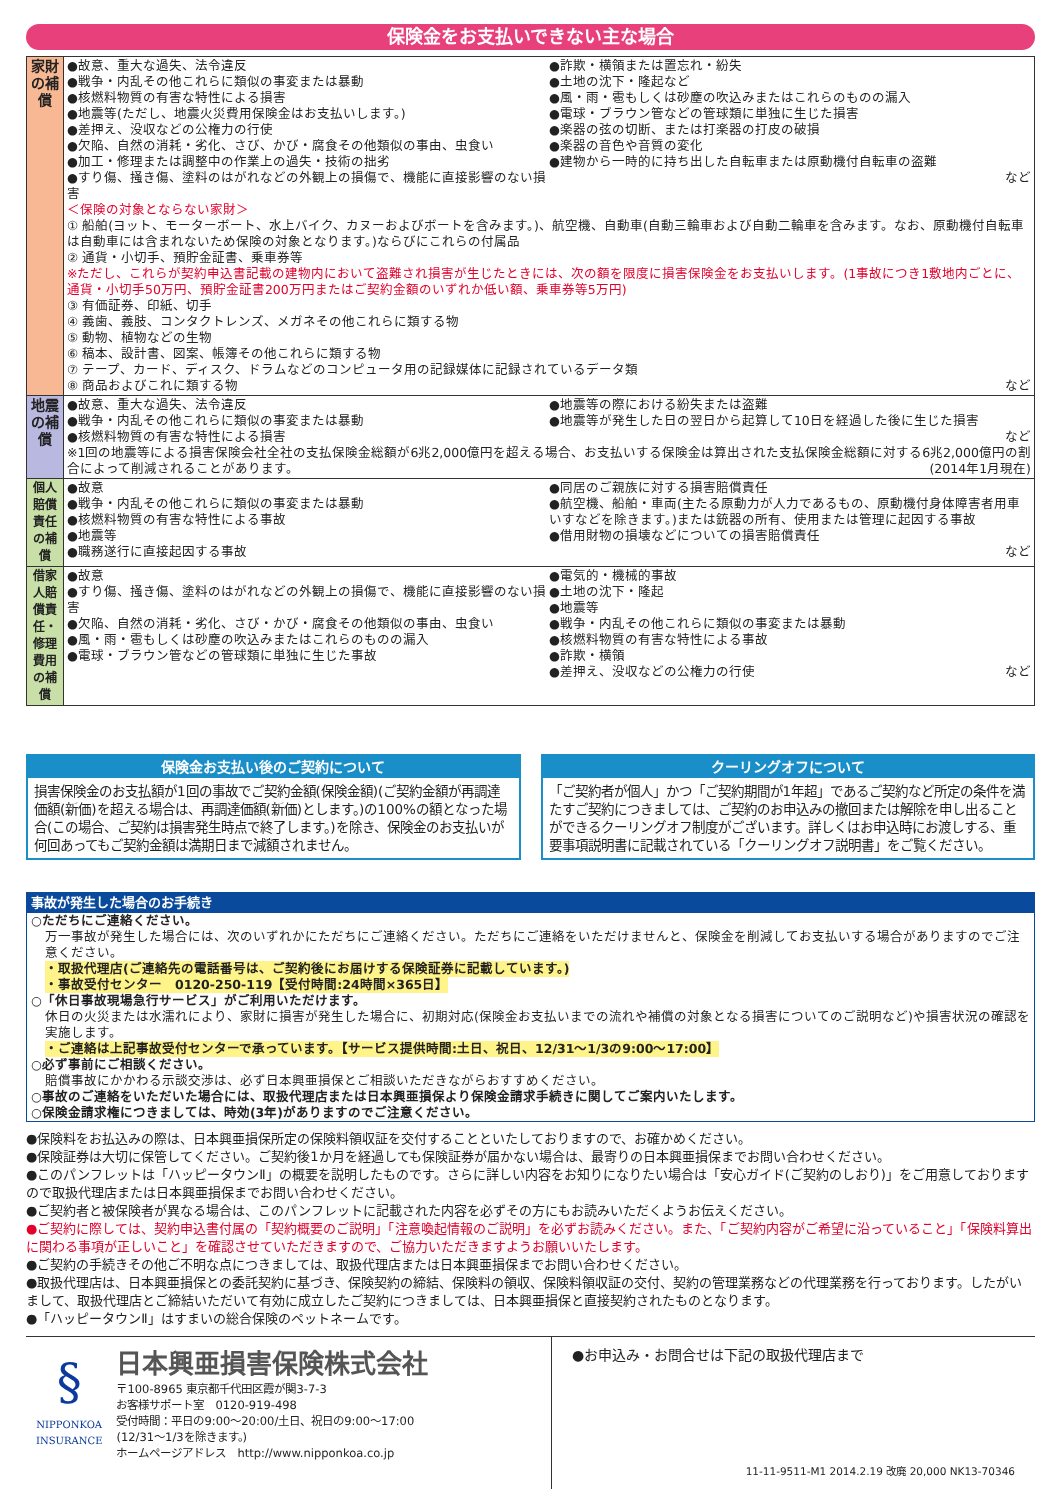保険金をお支払いできない主な場合
| 家財の補償 | ●故意、重大な過失、法令違反 ●戦争・内乱その他これらに類似の事変または暴動 ●核燃料物質の有害な特性による損害 ●地震等(ただし、地震火災費用保険金はお支払いします。) ●差押え、没収などの公権力の行使 ●欠陥、自然の消耗・劣化、さび、かび・腐食その他類似の事由、虫食い ●加工・修理または調整中の作業上の過失・技術の拙劣 ●すり傷、掻き傷、塗料のはがれなどの外観上の損傷で、機能に直接影響のない損害 ●詐欺・横領または置忘れ・紛失 ●土地の沈下・隆起など ●風・雨・雹もしくは砂塵の吹込みまたはこれらのものの漏入 ●電球・ブラウン管などの管球類に単独に生じた損害 ●楽器の弦の切断、または打楽器の打皮の破損 ●楽器の音色や音質の変化 ●建物から一時的に持ち出した自転車または原動機付自転車の盗難 など ＜保険の対象とならない家財＞ ① 船舶(ヨット、モーターボート、水上バイク、カヌーおよびボートを含みます。)、航空機、自動車(自動三輪車および自動二輪車を含みます。なお、原動機付自転車は自動車には含まれないため保険の対象となります。)ならびにこれらの付属品 ② 通貨・小切手、預貯金証書、乗車券等 ※ただし、これらが契約申込書記載の建物内において盗難され損害が生じたときには、次の額を限度に損害保険金をお支払いします。(1事故につき1敷地内ごとに、通貨・小切手50万円、預貯金証書200万円またはご契約金額のいずれか低い額、乗車券等5万円) ③ 有価証券、印紙、切手 ④ 義歯、義肢、コンタクトレンズ、メガネその他これらに類する物 ⑤ 動物、植物などの生物 ⑥ 稿本、設計書、図案、帳簿その他これらに類する物 ⑦ テープ、カード、ディスク、ドラムなどのコンピュータ用の記録媒体に記録されているデータ類 ⑧ 商品およびこれに類する物 など |
| 地震の補償 | ●故意、重大な過失、法令違反 ●戦争・内乱その他これらに類似の事変または暴動 ●核燃料物質の有害な特性による損害 ●地震等の際における紛失または盗難 ●地震等が発生した日の翌日から起算して10日を経過した後に生じた損害 など ※1回の地震等による損害保険会社全社の支払保険金総額が6兆2,000億円を超える場合、お支払いする保険金は算出された支払保険金総額に対する6兆2,000億円の割合によって削減されることがあります。 (2014年1月現在) |
| 個人賠償責任の補償 | ●故意 ●戦争・内乱その他これらに類似の事変または暴動 ●核燃料物質の有害な特性による事故 ●地震等 ●職務遂行に直接起因する事故 ●同居のご親族に対する損害賠償責任 ●航空機、船舶・車両(主たる原動力が人力であるもの、原動機付身体障害者用車いすなどを除きます。)または銃器の所有、使用または管理に起因する事故 ●借用財物の損壊などについての損害賠償責任 など |
| 借家人賠償責任・修理費用の補償 | ●故意 ●すり傷、掻き傷、塗料のはがれなどの外観上の損傷で、機能に直接影響のない損害 ●欠陥、自然の消耗・劣化、さび・かび・腐食その他類似の事由、虫食い ●風・雨・雹もしくは砂塵の吹込みまたはこれらのものの漏入 ●電球・ブラウン管などの管球類に単独に生じた事故 ●電気的・機械的事故 ●土地の沈下・隆起 ●地震等 ●戦争・内乱その他これらに類似の事変または暴動 ●核燃料物質の有害な特性による事故 ●詐欺・横領 ●差押え、没収などの公権力の行使 など |
保険金お支払い後のご契約について
損害保険金のお支払額が1回の事故でご契約金額(保険金額)(ご契約金額が再調達価額(新価)を超える場合は、再調達価額(新価)とします。)の100%の額となった場合(この場合、ご契約は損害発生時点で終了します。)を除き、保険金のお支払いが何回あってもご契約金額は満期日まで減額されません。
クーリングオフについて
「ご契約者が個人」かつ「ご契約期間が1年超」であるご契約など所定の条件を満たすご契約につきましては、ご契約のお申込みの撤回または解除を申し出ることができるクーリングオフ制度がございます。詳しくはお申込時にお渡しする、重要事項説明書に記載されている「クーリングオフ説明書」をご覧ください。
事故が発生した場合のお手続き
○ただちにご連絡ください。
万一事故が発生した場合には、次のいずれかにただちにご連絡ください。ただちにご連絡をいただけませんと、保険金を削減してお支払いする場合がありますのでご注意ください。
・取扱代理店(ご連絡先の電話番号は、ご契約後にお届けする保険証券に記載しています。)
・事故受付センター　0120-250-119【受付時間:24時間×365日】
○「休日事故現場急行サービス」がご利用いただけます。
休日の火災または水濡れにより、家財に損害が発生した場合に、初期対応(保険金お支払いまでの流れや補償の対象となる損害についてのご説明など)や損害状況の確認を実施します。
・ご連絡は上記事故受付センターで承っています。【サービス提供時間:土日、祝日、12/31〜1/3の9:00〜17:00】
○必ず事前にご相談ください。
賠償事故にかかわる示談交渉は、必ず日本興亜損保とご相談いただきながらおすすめください。
○事故のご連絡をいただいた場合には、取扱代理店または日本興亜損保より保険金請求手続きに関してご案内いたします。
○保険金請求権につきましては、時効(3年)がありますのでご注意ください。
●保険料をお払込みの際は、日本興亜損保所定の保険料領収証を交付することといたしておりますので、お確かめください。
●保険証券は大切に保管してください。ご契約後1か月を経過しても保険証券が届かない場合は、最寄りの日本興亜損保までお問い合わせください。
●このパンフレットは「ハッピータウンⅡ」の概要を説明したものです。さらに詳しい内容をお知りになりたい場合は「安心ガイド(ご契約のしおり)」をご用意しておりますので取扱代理店または日本興亜損保までお問い合わせください。
●ご契約者と被保険者が異なる場合は、このパンフレットに記載された内容を必ずその方にもお読みいただくようお伝えください。
●ご契約に際しては、契約申込書付属の「契約概要のご説明」「注意喚起情報のご説明」を必ずお読みください。また、「ご契約内容がご希望に沿っていること」「保険料算出に関わる事項が正しいこと」を確認させていただきますので、ご協力いただきますようお願いいたします。
●ご契約の手続きその他ご不明な点につきましては、取扱代理店または日本興亜損保までお問い合わせください。
●取扱代理店は、日本興亜損保との委託契約に基づき、保険契約の締結、保険料の領収、保険料領収証の交付、契約の管理業務などの代理業務を行っております。したがいまして、取扱代理店とご締結いただいて有効に成立したご契約につきましては、日本興亜損保と直接契約されたものとなります。
●「ハッピータウンⅡ」はすまいの総合保険のペットネームです。
§
NIPPONKOA
INSURANCE
日本興亜損害保険株式会社
〒100-8965 東京都千代田区霞が関3-7-3
お客様サポート室　0120-919-498
受付時間：平日の9:00〜20:00/土日、祝日の9:00〜17:00
(12/31〜1/3を除きます。)
ホームページアドレス　http://www.nipponkoa.co.jp
●お申込み・お問合せは下記の取扱代理店まで
11-11-9511-M1 2014.2.19 改廃 20,000 NK13-70346